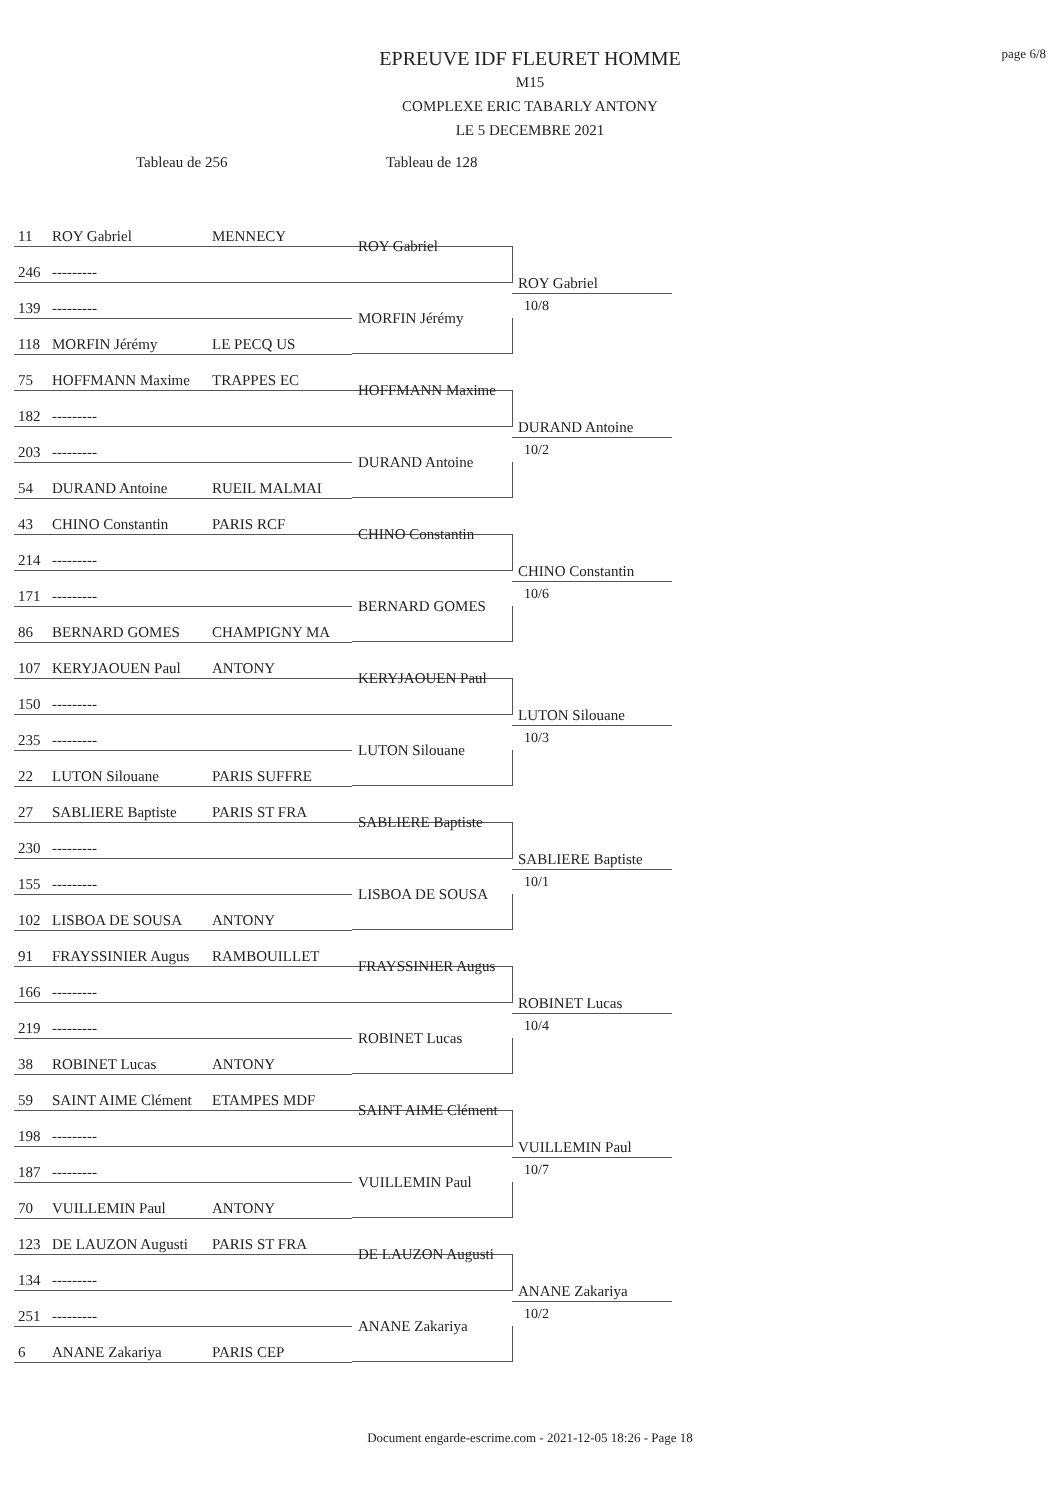page 6/8
EPREUVE IDF FLEURET HOMME
M15
COMPLEXE ERIC TABARLY ANTONY
LE 5 DECEMBRE 2021
Tableau de 256 Tableau de 128
11 ROY Gabriel MENNECY
246 ---------
139 ---------
118 MORFIN Jérémy LE PECQ US
ROY Gabriel
MORFIN Jérémy
ROY Gabriel
10/8
75 HOFFMANN Maxime TRAPPES EC
182 ---------
203 ---------
54 DURAND Antoine RUEIL MALMAI
HOFFMANN Maxime
DURAND Antoine
DURAND Antoine
10/2
43 CHINO Constantin PARIS RCF
214 ---------
171 ---------
86 BERNARD GOMES CHAMPIGNY MA
CHINO Constantin
BERNARD GOMES
CHINO Constantin
10/6
107 KERYJAOUEN Paul ANTONY
150 ---------
235 ---------
22 LUTON Silouane PARIS SUFFRE
KERYJAOUEN Paul
LUTON Silouane
LUTON Silouane
10/3
27 SABLIERE Baptiste PARIS ST FRA
230 ---------
155 ---------
102 LISBOA DE SOUSA ANTONY
SABLIERE Baptiste
LISBOA DE SOUSA
SABLIERE Baptiste
10/1
91 FRAYSSINIER Augus RAMBOUILLET
166 ---------
219 ---------
38 ROBINET Lucas ANTONY
FRAYSSINIER Augus
ROBINET Lucas
ROBINET Lucas
10/4
59 SAINT AIME Clément ETAMPES MDF
198 ---------
187 ---------
70 VUILLEMIN Paul ANTONY
SAINT AIME Clément
VUILLEMIN Paul
VUILLEMIN Paul
10/7
123 DE LAUZON Augusti PARIS ST FRA
134 ---------
251 ---------
6 ANANE Zakariya PARIS CEP
DE LAUZON Augusti
ANANE Zakariya
ANANE Zakariya
10/2
Document engarde-escrime.com - 2021-12-05 18:26 - Page 18